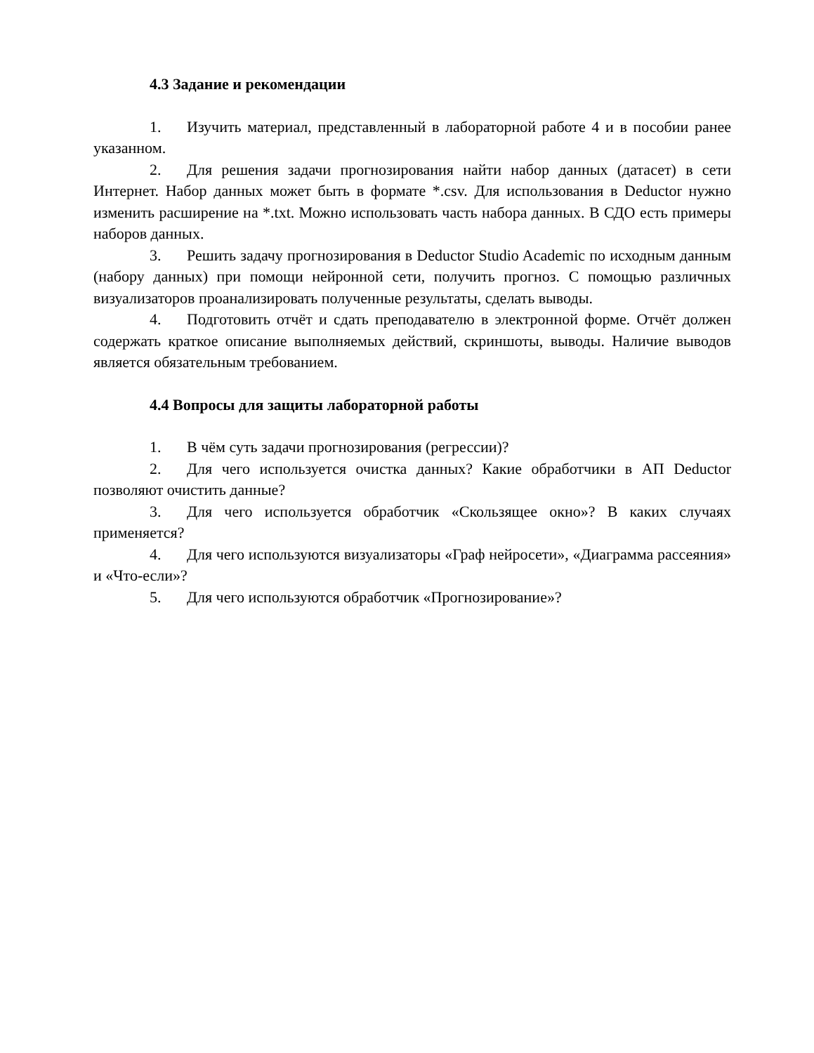4.3 Задание и рекомендации
1. Изучить материал, представленный в лабораторной работе 4 и в пособии ранее указанном.
2. Для решения задачи прогнозирования найти набор данных (датасет) в сети Интернет. Набор данных может быть в формате *.csv. Для использования в Deductor нужно изменить расширение на *.txt. Можно использовать часть набора данных. В СДО есть примеры наборов данных.
3. Решить задачу прогнозирования в Deductor Studio Academic по исходным данным (набору данных) при помощи нейронной сети, получить прогноз. С помощью различных визуализаторов проанализировать полученные результаты, сделать выводы.
4. Подготовить отчёт и сдать преподавателю в электронной форме. Отчёт должен содержать краткое описание выполняемых действий, скриншоты, выводы. Наличие выводов является обязательным требованием.
4.4 Вопросы для защиты лабораторной работы
1. В чём суть задачи прогнозирования (регрессии)?
2. Для чего используется очистка данных? Какие обработчики в АП Deductor позволяют очистить данные?
3. Для чего используется обработчик «Скользящее окно»? В каких случаях применяется?
4. Для чего используются визуализаторы «Граф нейросети», «Диаграмма рассеяния» и «Что-если»?
5. Для чего используются обработчик «Прогнозирование»?